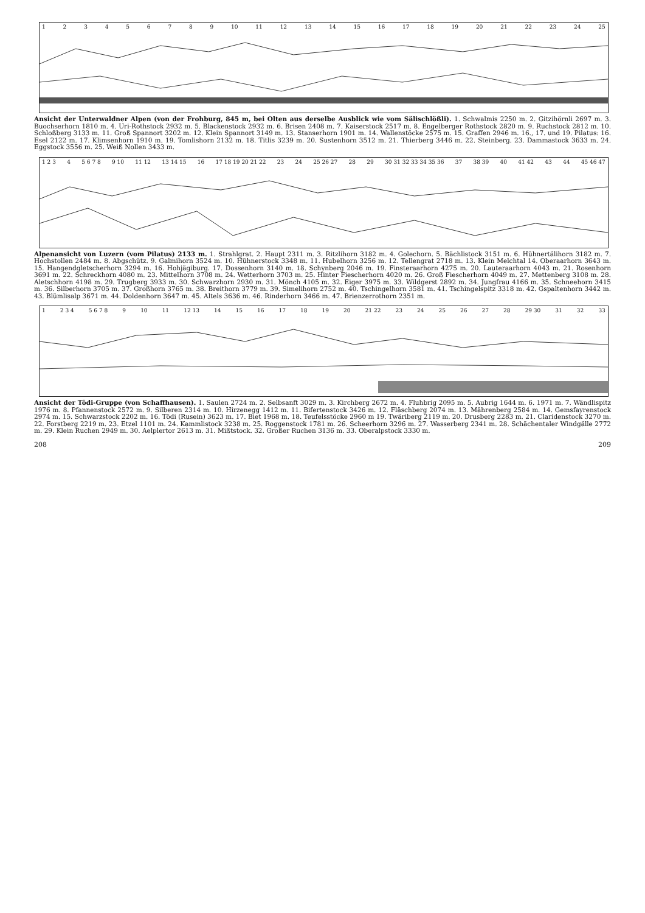123456789 10 11 12 13 14 15 16 17 18 19 20 21 22 23 24 25
Ansicht der Unterwaldner Alpen (von der Frohburg, 845 m, bei Olten aus derselbe Ausblick wie vom Sälischlößli). 1. Schwalmis 2250 m. 2. Gitzihörnli 2697 m. 3. Buochserhorn 1810 m. 4. Uri-Rothstock 2932 m. 5. Blackenstock 2932 m. 6. Brisen 2408 m. 7. Kaiserstock 2517 m. 8. Engelberger Rothstock 2820 m. 9. Ruchstock 2812 m. 10. Schloßberg 3133 m. 11. Groß Spannort 3202 m. 12. Klein Spannort 3149 m. 13. Stanserhorn 1901 m. 14. Wallenstöcke 2575 m. 15. Graffen 2946 m. 16., 17. und 19. Pilatus: 16. Esel 2122 m. 17. Klimsenhorn 1910 m. 19. Tomlishorn 2132 m. 18. Titlis 3239 m. 20. Sustenhorn 3512 m. 21. Thierberg 3446 m. 22. Steinberg. 23. Dammastock 3633 m. 24. Eggstock 3556 m. 25. Weiß Nollen 3433 m.
1 2 3 4 5 6 7 8 9 10 11 12 13 14 15 16 17 18 19 20 21 22 23 24 25 26 27 28 29 30 31 32 33 34 35 36 37 38 39 40 41 42 43 44 45 46 47
Alpenansicht von Luzern (vom Pilatus) 2133 m. 1. Strahlgrat. 2. Haupt 2311 m. 3. Ritzlihorn 3182 m. 4. Golechorn. 5. Bächlistock 3151 m. 6. Hühnertälihorn 3182 m. 7. Hochstollen 2484 m. 8. Abgschütz. 9. Galmihorn 3524 m. 10. Hühnerstock 3348 m. 11. Hubelhorn 3256 m. 12. Tellengrat 2718 m. 13. Klein Melchtal 14. Oberaarhorn 3643 m. 15. Hangendgletscherhorn 3294 m. 16. Hohjägiburg. 17. Dossenhorn 3140 m. 18. Schynberg 2046 m. 19. Finsteraarhorn 4275 m. 20. Lauteraarhorn 4043 m. 21. Rosenhorn 3691 m. 22. Schreckhorn 4080 m. 23. Mittelhorn 3708 m. 24. Wetterhorn 3703 m. 25. Hinter Fiescherhorn 4020 m. 26. Groß Fiescherhorn 4049 m. 27. Mettenberg 3108 m. 28. Aletschhorn 4198 m. 29. Trugberg 3933 m. 30. Schwarzhorn 2930 m. 31. Mönch 4105 m. 32. Eiger 3975 m. 33. Wildgerst 2892 m. 34. Jungfrau 4166 m. 35. Schneehorn 3415 m. 36. Silberhorn 3705 m. 37. Großhorn 3765 m. 38. Breithorn 3779 m. 39. Simelihorn 2752 m. 40. Tschingelhorn 3581 m. 41. Tschingelspitz 3318 m. 42. Gspaltenhorn 3442 m. 43. Blümlisalp 3671 m. 44. Doldenhorn 3647 m. 45. Altels 3636 m. 46. Rinderhorn 3466 m. 47. Brienzerrothorn 2351 m.
1 2 3 4 5 6 7 8 9 10 11 12 13 14 15 16 17 18 19 20 21 22 23 24 25 26 27 28 29 30 31 32 33
Ansicht der Tödi-Gruppe (von Schaffhausen). 1. Saulen 2724 m. 2. Selbsanft 3029 m. 3. Kirchberg 2672 m. 4. Fluhbrig 2095 m. 5. Aubrig 1644 m. 6. 1971 m. 7. Wändlispitz 1976 m. 8. Pfannenstock 2572 m. 9. Silberen 2314 m. 10. Hirzenegg 1412 m. 11. Bifertenstock 3426 m. 12. Fläschberg 2074 m. 13. Mährenberg 2584 m. 14. Gemsfayrenstock 2974 m. 15. Schwarzstock 2202 m. 16. Tödi (Rusein) 3623 m. 17. Biet 1968 m. 18. Teufelsstöcke 2960 m 19. Twäriberg 2119 m. 20. Drusberg 2283 m. 21. Claridenstock 3270 m. 22. Forstberg 2219 m. 23. Etzel 1101 m. 24. Kammlistock 3238 m. 25. Roggenstock 1781 m. 26. Scheerhorn 3296 m. 27. Wasserberg 2341 m. 28. Schächentaler Windgälle 2772 m. 29. Klein Ruchen 2949 m. 30. Aelplertor 2613 m. 31. Mißtstock. 32. Großer Ruchen 3136 m. 33. Oberalpstock 3330 m.
208 209